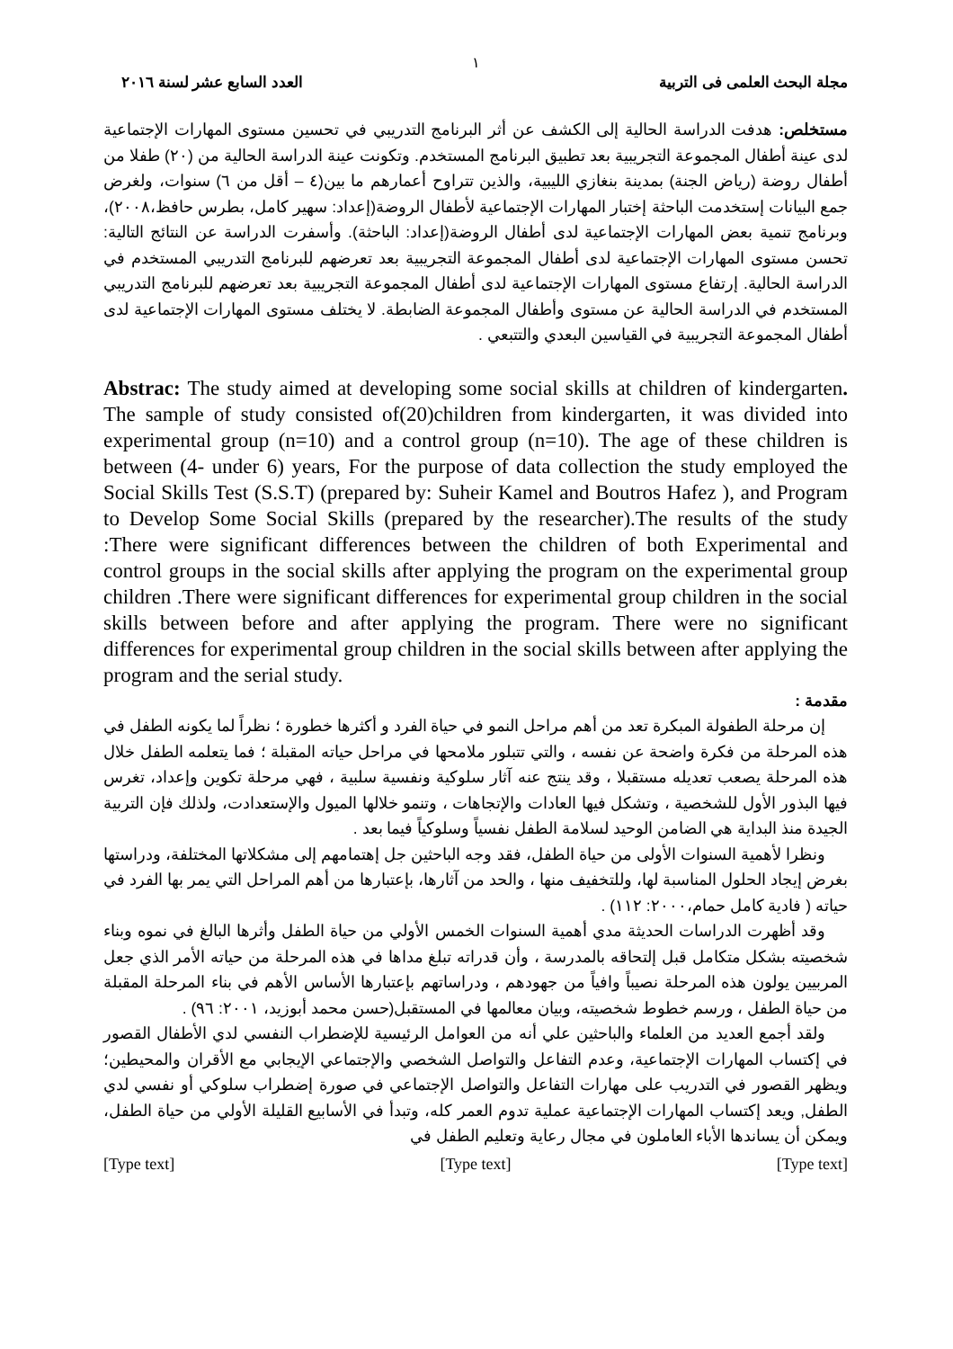١
مجلة البحث العلمى فى التربية العدد السابع عشر لسنة ٢٠١٦
مستخلص: هدفت الدراسة الحالية إلى الكشف عن أثر البرنامج التدريبي في تحسين مستوى المهارات الإجتماعية لدى عينة أطفال المجموعة التجريبية بعد تطبيق البرنامج المستخدم. وتكونت عينة الدراسة الحالية من (٢٠) طفلا من أطفال روضة (رياض الجنة) بمدينة بنغازي الليبية، والذين تتراوح أعمارهم ما بين(٤ – أقل من ٦) سنوات، ولغرض جمع البيانات إستخدمت الباحثة إختبار المهارات الإجتماعية لأطفال الروضة(إعداد: سهير كامل، بطرس حافظ،٢٠٠٨)، وبرنامج تنمية بعض المهارات الإجتماعية لدى أطفال الروضة(إعداد: الباحثة). وأسفرت الدراسة عن النتائج التالية: تحسن مستوى المهارات الإجتماعية لدى أطفال المجموعة التجريبية بعد تعرضهم للبرنامج التدريبي المستخدم في الدراسة الحالية. إرتفاع مستوى المهارات الإجتماعية لدى أطفال المجموعة التجريبية بعد تعرضهم للبرنامج التدريبي المستخدم في الدراسة الحالية عن مستوى وأطفال المجموعة الضابطة. لا يختلف مستوى المهارات الإجتماعية لدى أطفال المجموعة التجريبية في القياسين البعدي والتتبعي .
Abstrac: The study aimed at developing some social skills at children of kindergarten. The sample of study consisted of(20)children from kindergarten, it was divided into experimental group (n=10) and a control group (n=10). The age of these children is between (4- under 6) years, For the purpose of data collection the study employed the Social Skills Test (S.S.T) (prepared by: Suheir Kamel and Boutros Hafez ), and Program to Develop Some Social Skills (prepared by the researcher).The results of the study :There were significant differences between the children of both Experimental and control groups in the social skills after applying the program on the experimental group children .There were significant differences for experimental group children in the social skills between before and after applying the program. There were no significant differences for experimental group children in the social skills between after applying the program and the serial study.
مقدمة :
إن مرحلة الطفولة المبكرة تعد من أهم مراحل النمو في حياة الفرد و أكثرها خطورة ؛ نظراً لما يكونه الطفل في هذه المرحلة من فكرة واضحة عن نفسه ، والتي تتبلور ملامحها في مراحل حياته المقبلة ؛ فما يتعلمه الطفل خلال هذه المرحلة يصعب تعديله مستقبلا ، وقد ينتج عنه آثار سلوكية ونفسية سلبية ، فهي مرحلة تكوين وإعداد، تغرس فيها البذور الأول للشخصية ، وتشكل فيها العادات والإتجاهات ، وتنمو خلالها الميول والإستعدادت، ولذلك فإن التربية الجيدة منذ البداية هي الضامن الوحيد لسلامة الطفل نفسياً وسلوكياً فيما بعد .
ونظرا لأهمية السنوات الأولى من حياة الطفل، فقد وجه الباحثين جل إهتمامهم إلى مشكلاتها المختلفة، ودراستها بغرض إيجاد الحلول المناسبة لها، وللتخفيف منها ، والحد من آثارها، بإعتبارها من أهم المراحل التي يمر بها الفرد في حياته ( فادية كامل حمام،٢٠٠٠: ١١٢) .
وقد أظهرت الدراسات الحديثة مدي أهمية السنوات الخمس الأولي من حياة الطفل وأثرها البالغ في نموه وبناء شخصيته بشكل متكامل قبل إلتحاقه بالمدرسة ، وأن قدراته تبلغ مداها في هذه المرحلة من حياته الأمر الذي جعل المربيين يولون هذه المرحلة نصيباً وافياً من جهودهم ، ودراساتهم بإعتبارها الأساس الأهم في بناء المرحلة المقبلة من حياة الطفل ، ورسم خطوط شخصيته، وبيان معالمها في المستقبل(حسن محمد أبوزيد، ٢٠٠١: ٩٦) .
ولقد أجمع العديد من العلماء والباحثين علي أنه من العوامل الرئيسية للإضطراب النفسي لدي الأطفال القصور في إكتساب المهارات الإجتماعية، وعدم التفاعل والتواصل الشخصي والإجتماعي الإيجابي مع الأقران والمحيطين؛ ويظهر القصور في التدريب على مهارات التفاعل والتواصل الإجتماعي في صورة إضطراب سلوكي أو نفسي لدي الطفل, ويعد إكتساب المهارات الإجتماعية عملية تدوم العمر كله، وتبدأ في الأسابيع القليلة الأولي من حياة الطفل، ويمكن أن يساندها الأباء العاملون في مجال رعاية وتعليم الطفل في
[Type text] [Type text] [Type text]